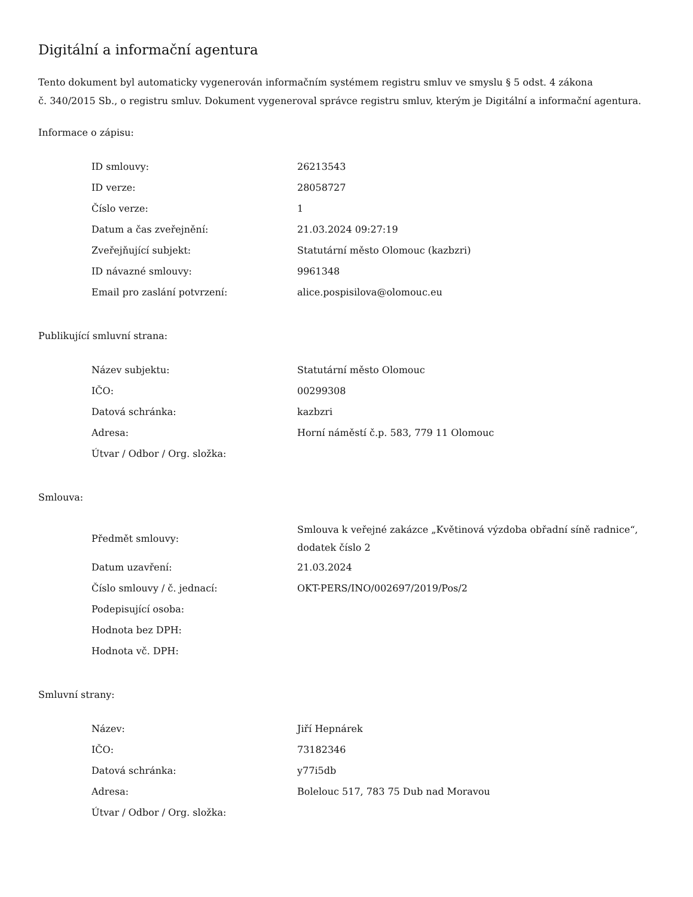Digitální a informační agentura
Tento dokument byl automaticky vygenerován informačním systémem registru smluv ve smyslu § 5 odst. 4 zákona
č. 340/2015 Sb., o registru smluv. Dokument vygeneroval správce registru smluv, kterým je Digitální a informační agentura.
Informace o zápisu:
| ID smlouvy: | 26213543 |
| ID verze: | 28058727 |
| Číslo verze: | 1 |
| Datum a čas zveřejnění: | 21.03.2024 09:27:19 |
| Zveřejňující subjekt: | Statutární město Olomouc (kazbzri) |
| ID návazné smlouvy: | 9961348 |
| Email pro zaslání potvrzení: | alice.pospisilova@olomouc.eu |
Publikující smluvní strana:
| Název subjektu: | Statutární město Olomouc |
| IČO: | 00299308 |
| Datová schránka: | kazbzri |
| Adresa: | Horní náměstí č.p. 583, 779 11 Olomouc |
| Útvar / Odbor / Org. složka: | |
Smlouva:
| Předmět smlouvy: | Smlouva k veřejné zakázce „Květinová výzdoba obřadní síně radnice“, dodatek číslo 2 |
| Datum uzavření: | 21.03.2024 |
| Číslo smlouvy / č. jednací: | OKT-PERS/INO/002697/2019/Pos/2 |
| Podepisující osoba: | |
| Hodnota bez DPH: | |
| Hodnota vč. DPH: | |
Smluvní strany:
| Název: | Jiří Hepnárek |
| IČO: | 73182346 |
| Datová schránka: | y77i5db |
| Adresa: | Bolelouc 517, 783 75 Dub nad Moravou |
| Útvar / Odbor / Org. složka: | |